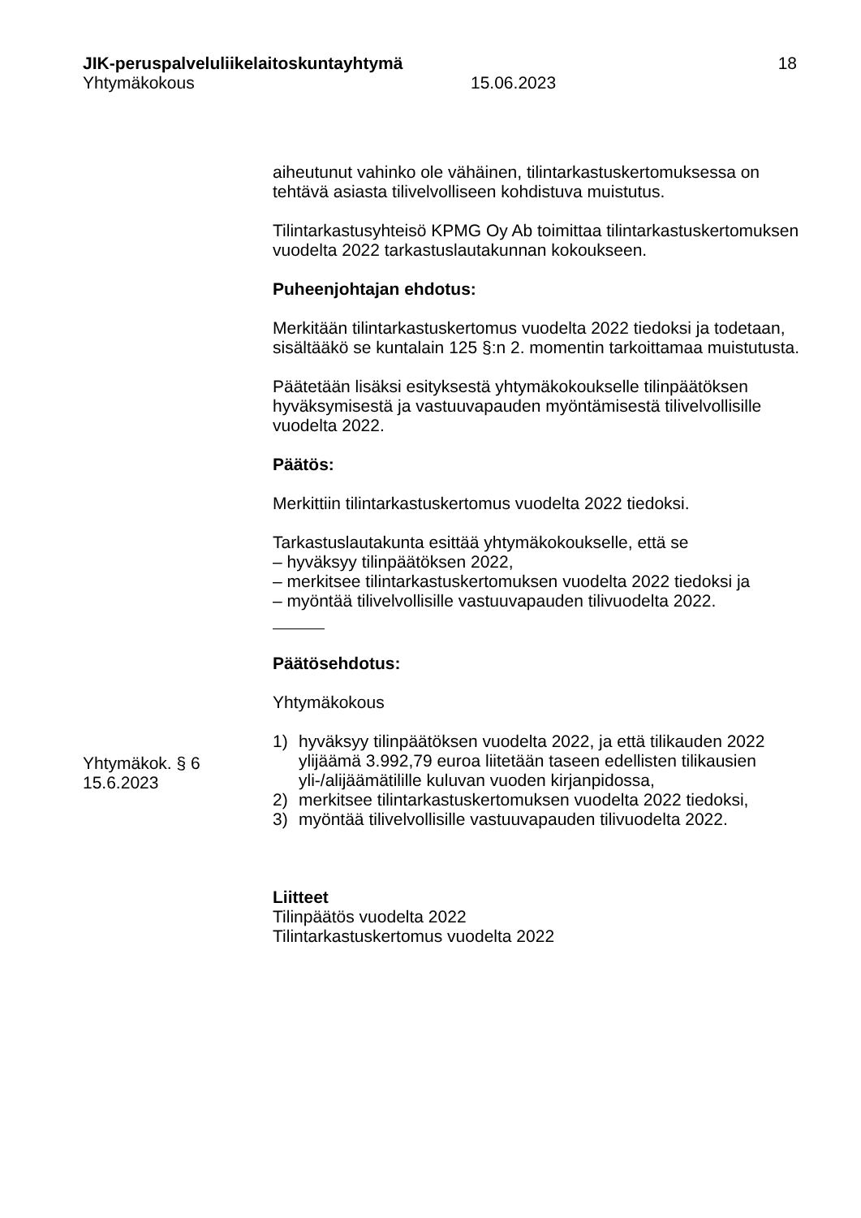JIK-peruspalveluliikelaitoskuntayhtymä 18
Yhtymäkokous 15.06.2023
aiheutunut vahinko ole vähäinen, tilintarkastuskertomuksessa on tehtävä asiasta tilivelvolliseen kohdistuva muistutus.
Tilintarkastusyhteisö KPMG Oy Ab toimittaa tilintarkastuskertomuksen vuodelta 2022 tarkastuslautakunnan kokoukseen.
Puheenjohtajan ehdotus:
Merkitään tilintarkastuskertomus vuodelta 2022 tiedoksi ja todetaan, sisältääkö se kuntalain 125 §:n 2. momentin tarkoittamaa muistutusta.
Päätetään lisäksi esityksestä yhtymäkokoukselle tilinpäätöksen hyväksymisestä ja vastuuvapauden myöntämisestä tilivelvollisille vuodelta 2022.
Päätös:
Merkittiin tilintarkastuskertomus vuodelta 2022 tiedoksi.
Tarkastuslautakunta esittää yhtymäkokoukselle, että se
– hyväksyy tilinpäätöksen 2022,
– merkitsee tilintarkastuskertomuksen vuodelta 2022 tiedoksi ja
– myöntää tilivelvollisille vastuuvapauden tilivuodelta 2022.
Päätösehdotus:
Yhtymäkokous
1) hyväksyy tilinpäätöksen vuodelta 2022, ja että tilikauden 2022 ylijäämä 3.992,79 euroa liitetään taseen edellisten tilikausien yli-/alijäämätilille kuluvan vuoden kirjanpidossa,
2) merkitsee tilintarkastuskertomuksen vuodelta 2022 tiedoksi,
3) myöntää tilivelvollisille vastuuvapauden tilivuodelta 2022.
Liitteet
Tilinpäätös vuodelta 2022
Tilintarkastuskertomus vuodelta 2022
Yhtymäkok. § 6
15.6.2023